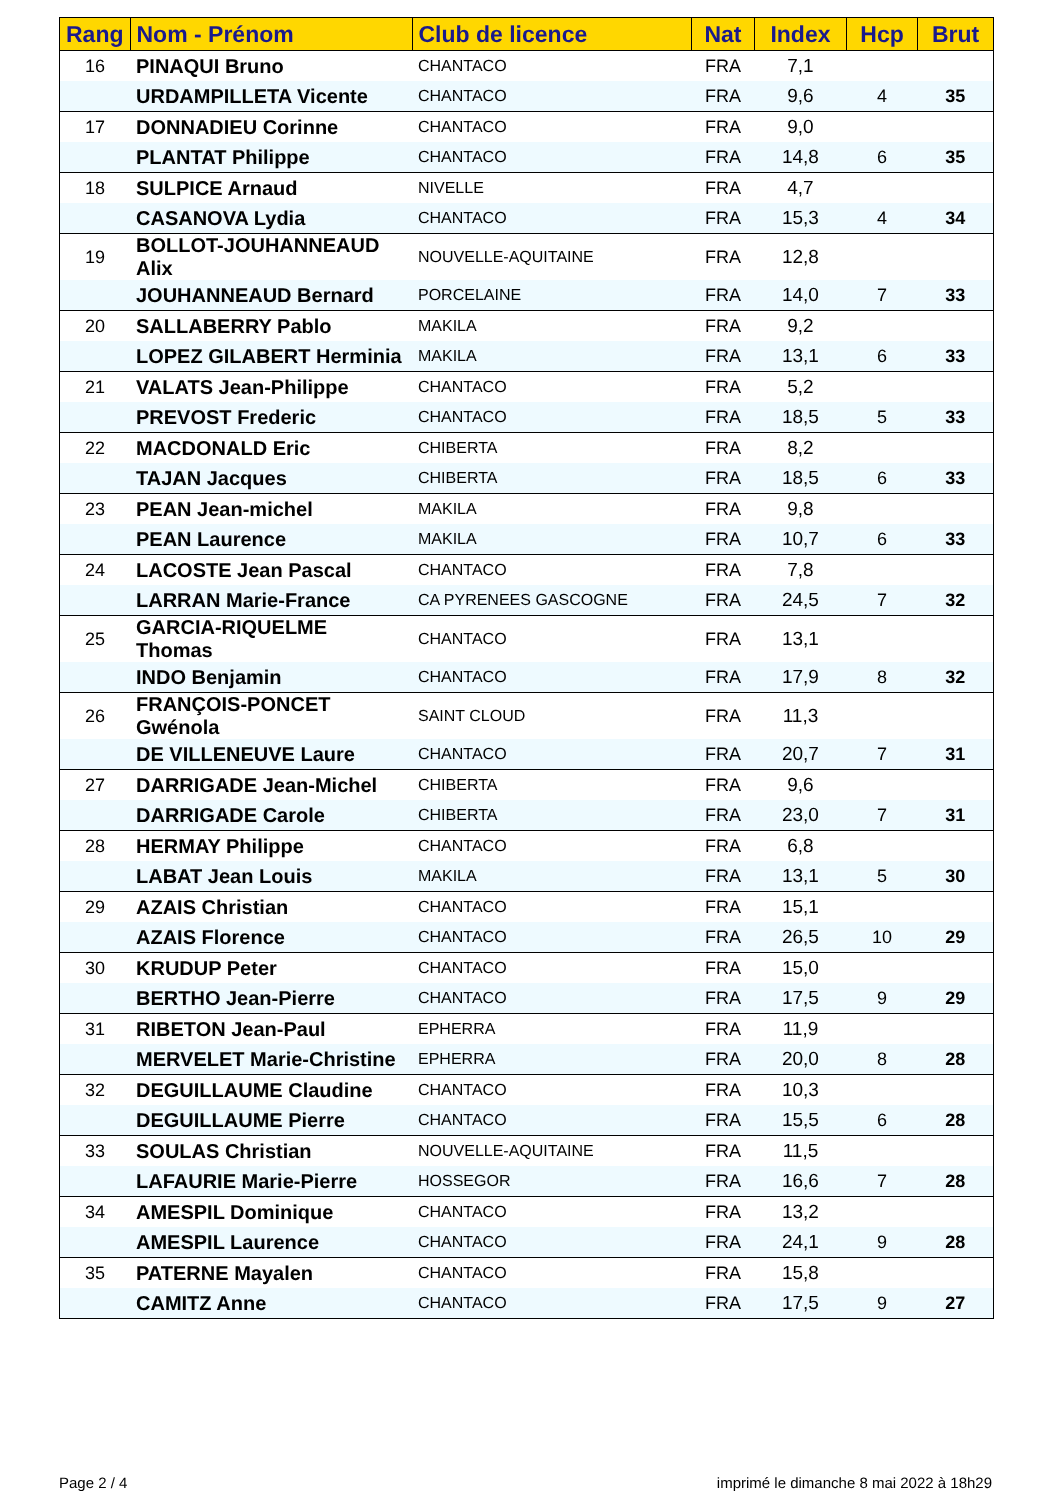| Rang | Nom - Prénom | Club de licence | Nat | Index | Hcp | Brut |
| --- | --- | --- | --- | --- | --- | --- |
| 16 | PINAQUI Bruno | CHANTACO | FRA | 7,1 | | |
| | URDAMPILLETA Vicente | CHANTACO | FRA | 9,6 | 4 | 35 |
| 17 | DONNADIEU Corinne | CHANTACO | FRA | 9,0 | | |
| | PLANTAT Philippe | CHANTACO | FRA | 14,8 | 6 | 35 |
| 18 | SULPICE Arnaud | NIVELLE | FRA | 4,7 | | |
| | CASANOVA Lydia | CHANTACO | FRA | 15,3 | 4 | 34 |
| 19 | BOLLOT-JOUHANNEAUD Alix | NOUVELLE-AQUITAINE | FRA | 12,8 | | |
| | JOUHANNEAUD Bernard | PORCELAINE | FRA | 14,0 | 7 | 33 |
| 20 | SALLABERRY Pablo | MAKILA | FRA | 9,2 | | |
| | LOPEZ GILABERT Herminia | MAKILA | FRA | 13,1 | 6 | 33 |
| 21 | VALATS Jean-Philippe | CHANTACO | FRA | 5,2 | | |
| | PREVOST Frederic | CHANTACO | FRA | 18,5 | 5 | 33 |
| 22 | MACDONALD Eric | CHIBERTA | FRA | 8,2 | | |
| | TAJAN Jacques | CHIBERTA | FRA | 18,5 | 6 | 33 |
| 23 | PEAN Jean-michel | MAKILA | FRA | 9,8 | | |
| | PEAN Laurence | MAKILA | FRA | 10,7 | 6 | 33 |
| 24 | LACOSTE Jean Pascal | CHANTACO | FRA | 7,8 | | |
| | LARRAN Marie-France | CA PYRENEES GASCOGNE | FRA | 24,5 | 7 | 32 |
| 25 | GARCIA-RIQUELME Thomas | CHANTACO | FRA | 13,1 | | |
| | INDO Benjamin | CHANTACO | FRA | 17,9 | 8 | 32 |
| 26 | FRANÇOIS-PONCET Gwénola | SAINT CLOUD | FRA | 11,3 | | |
| | DE VILLENEUVE Laure | CHANTACO | FRA | 20,7 | 7 | 31 |
| 27 | DARRIGADE Jean-Michel | CHIBERTA | FRA | 9,6 | | |
| | DARRIGADE Carole | CHIBERTA | FRA | 23,0 | 7 | 31 |
| 28 | HERMAY Philippe | CHANTACO | FRA | 6,8 | | |
| | LABAT Jean Louis | MAKILA | FRA | 13,1 | 5 | 30 |
| 29 | AZAIS Christian | CHANTACO | FRA | 15,1 | | |
| | AZAIS Florence | CHANTACO | FRA | 26,5 | 10 | 29 |
| 30 | KRUDUP Peter | CHANTACO | FRA | 15,0 | | |
| | BERTHO Jean-Pierre | CHANTACO | FRA | 17,5 | 9 | 29 |
| 31 | RIBETON Jean-Paul | EPHERRA | FRA | 11,9 | | |
| | MERVELET Marie-Christine | EPHERRA | FRA | 20,0 | 8 | 28 |
| 32 | DEGUILLAUME Claudine | CHANTACO | FRA | 10,3 | | |
| | DEGUILLAUME Pierre | CHANTACO | FRA | 15,5 | 6 | 28 |
| 33 | SOULAS Christian | NOUVELLE-AQUITAINE | FRA | 11,5 | | |
| | LAFAURIE Marie-Pierre | HOSSEGOR | FRA | 16,6 | 7 | 28 |
| 34 | AMESPIL Dominique | CHANTACO | FRA | 13,2 | | |
| | AMESPIL Laurence | CHANTACO | FRA | 24,1 | 9 | 28 |
| 35 | PATERNE Mayalen | CHANTACO | FRA | 15,8 | | |
| | CAMITZ Anne | CHANTACO | FRA | 17,5 | 9 | 27 |
Page 2 / 4
imprimé le dimanche 8 mai 2022 à 18h29